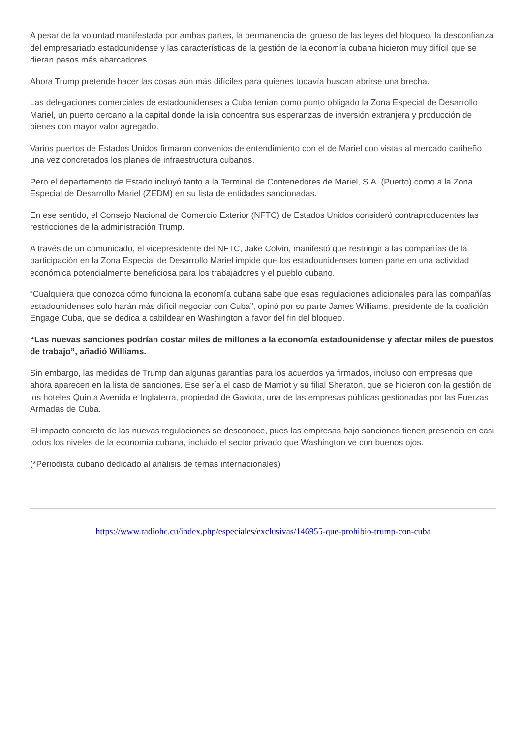A pesar de la voluntad manifestada por ambas partes, la permanencia del grueso de las leyes del bloqueo, la desconfianza del empresariado estadounidense y las características de la gestión de la economía cubana hicieron muy difícil que se dieran pasos más abarcadores.
Ahora Trump pretende hacer las cosas aún más difíciles para quienes todavía buscan abrirse una brecha.
Las delegaciones comerciales de estadounidenses a Cuba tenían como punto obligado la Zona Especial de Desarrollo Mariel, un puerto cercano a la capital donde la isla concentra sus esperanzas de inversión extranjera y producción de bienes con mayor valor agregado.
Varios puertos de Estados Unidos firmaron convenios de entendimiento con el de Mariel con vistas al mercado caribeño una vez concretados los planes de infraestructura cubanos.
Pero el departamento de Estado incluyó tanto a la Terminal de Contenedores de Mariel, S.A. (Puerto) como a la Zona Especial de Desarrollo Mariel (ZEDM) en su lista de entidades sancionadas.
En ese sentido, el Consejo Nacional de Comercio Exterior (NFTC) de Estados Unidos consideró contraproducentes las restricciones de la administración Trump.
A través de un comunicado, el vicepresidente del NFTC, Jake Colvin, manifestó que restringir a las compañías de la participación en la Zona Especial de Desarrollo Mariel impide que los estadounidenses tomen parte en una actividad económica potencialmente beneficiosa para los trabajadores y el pueblo cubano.
“Cualquiera que conozca cómo funciona la economía cubana sabe que esas regulaciones adicionales para las compañías estadounidenses solo harán más difícil negociar con Cuba”, opinó por su parte James Williams, presidente de la coalición Engage Cuba, que se dedica a cabildear en Washington a favor del fin del bloqueo.
“Las nuevas sanciones podrían costar miles de millones a la economía estadounidense y afectar miles de puestos de trabajo”, añadió Williams.
Sin embargo, las medidas de Trump dan algunas garantías para los acuerdos ya firmados, incluso con empresas que ahora aparecen en la lista de sanciones. Ese sería el caso de Marriot y su filial Sheraton, que se hicieron con la gestión de los hoteles Quinta Avenida e Inglaterra, propiedad de Gaviota, una de las empresas públicas gestionadas por las Fuerzas Armadas de Cuba.
El impacto concreto de las nuevas regulaciones se desconoce, pues las empresas bajo sanciones tienen presencia en casi todos los niveles de la economía cubana, incluido el sector privado que Washington ve con buenos ojos.
(*Periodista cubano dedicado al análisis de temas internacionales)
https://www.radiohc.cu/index.php/especiales/exclusivas/146955-que-prohibio-trump-con-cuba